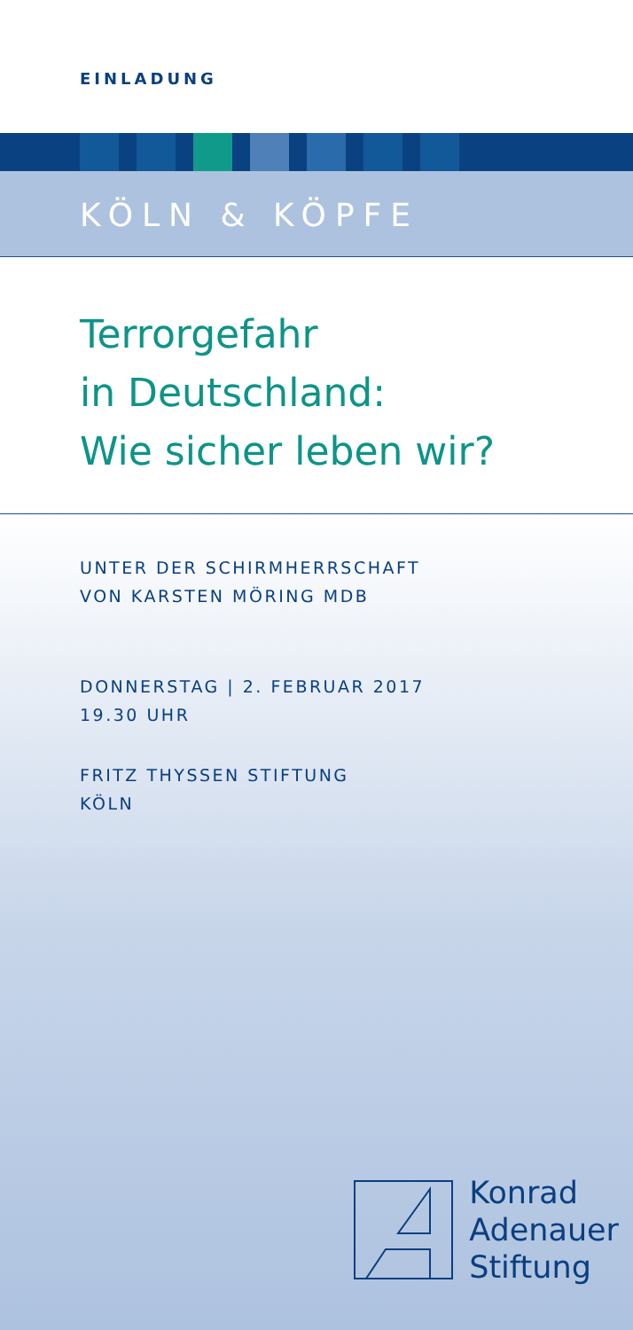EINLADUNG
KÖLN & KÖPFE
Terrorgefahr
in Deutschland:
Wie sicher leben wir?
UNTER DER SCHIRMHERRSCHAFT
VON KARSTEN MÖRING MDB
DONNERSTAG | 2. FEBRUAR 2017
19.30 UHR
FRITZ THYSSEN STIFTUNG
KÖLN
Konrad
Adenauer
Stiftung